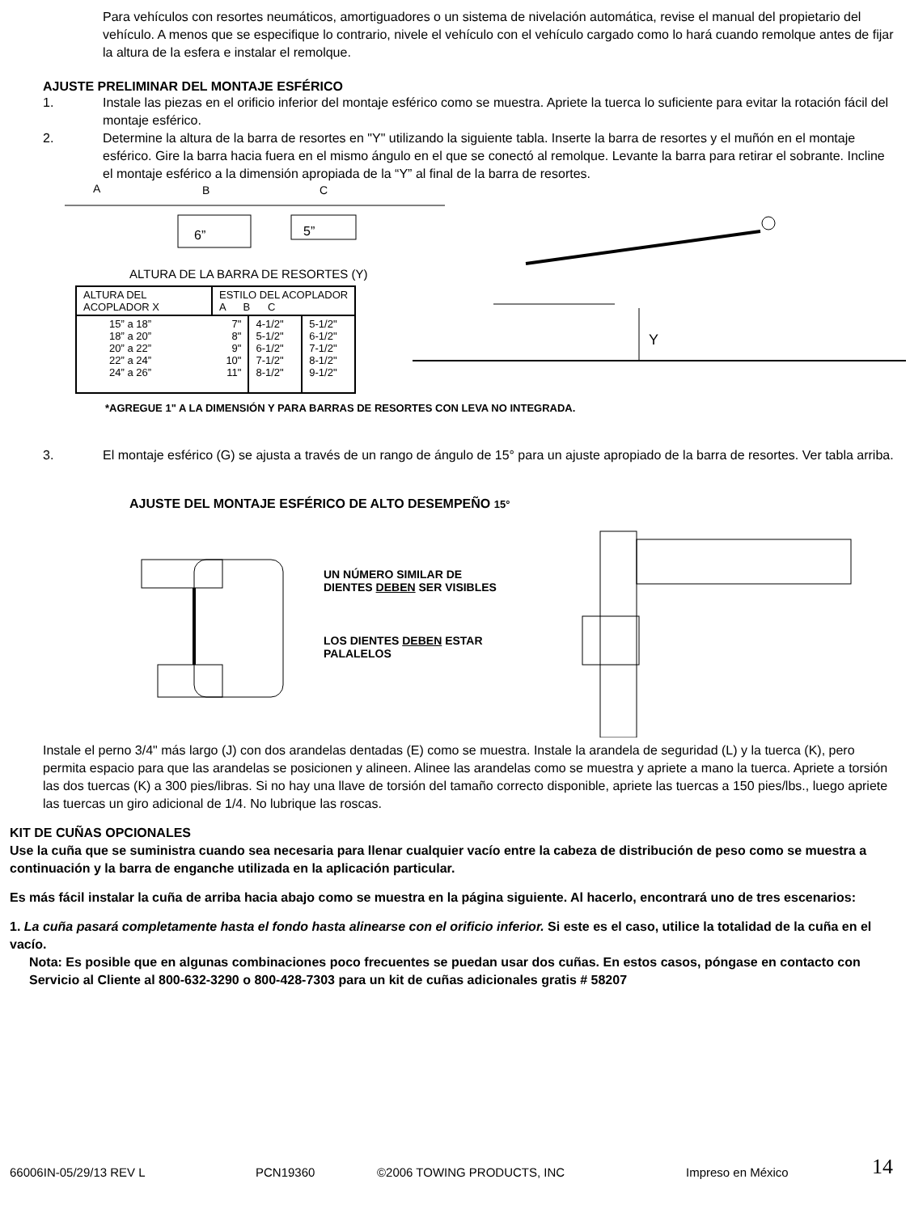Para vehículos con resortes neumáticos, amortiguadores o un sistema de nivelación automática, revise el manual del propietario del vehículo. A menos que se especifique lo contrario, nivele el vehículo con el vehículo cargado como lo hará cuando remolque antes de fijar la altura de la esfera e instalar el remolque.
AJUSTE PRELIMINAR DEL MONTAJE ESFÉRICO
1. Instale las piezas en el orificio inferior del montaje esférico como se muestra. Apriete la tuerca lo suficiente para evitar la rotación fácil del montaje esférico.
2. Determine la altura de la barra de resortes en "Y" utilizando la siguiente tabla. Inserte la barra de resortes y el muñón en el montaje esférico. Gire la barra hacia fuera en el mismo ángulo en el que se conectó al remolque. Levante la barra para retirar el sobrante. Incline el montaje esférico a la dimensión apropiada de la “Y” al final de la barra de resortes.
A
B
C
6”
5”
ALTURA DE LA BARRA DE RESORTES (Y)
| ALTURA DEL ACOPLADOR X | ESTILO DEL ACOPLADOR A B C | | |
| 15” a 18” 18” a 20” 20” a 22” 22” a 24” 24” a 26” | 7" 8" 9" 10" 11" | 4-1/2" 5-1/2" 6-1/2" 7-1/2" 8-1/2" | 5-1/2" 6-1/2" 7-1/2" 8-1/2" 9-1/2" |
Y
*AGREGUE 1" A LA DIMENSIÓN Y PARA BARRAS DE RESORTES CON LEVA NO INTEGRADA.
3. El montaje esférico (G) se ajusta a través de un rango de ángulo de 15° para un ajuste apropiado de la barra de resortes. Ver tabla arriba.
AJUSTE DEL MONTAJE ESFÉRICO DE ALTO DESEMPEÑO 15°
UN NÚMERO SIMILAR DE DIENTES DEBEN SER VISIBLES
LOS DIENTES DEBEN ESTAR PALALELOS
Instale el perno 3/4" más largo (J) con dos arandelas dentadas (E) como se muestra. Instale la arandela de seguridad (L) y la tuerca (K), pero permita espacio para que las arandelas se posicionen y alineen. Alinee las arandelas como se muestra y apriete a mano la tuerca. Apriete a torsión las dos tuercas (K) a 300 pies/libras. Si no hay una llave de torsión del tamaño correcto disponible, apriete las tuercas a 150 pies/lbs., luego apriete las tuercas un giro adicional de 1/4. No lubrique las roscas.
KIT DE CUÑAS OPCIONALES
Use la cuña que se suministra cuando sea necesaria para llenar cualquier vacío entre la cabeza de distribución de peso como se muestra a continuación y la barra de enganche utilizada en la aplicación particular.
Es más fácil instalar la cuña de arriba hacia abajo como se muestra en la página siguiente. Al hacerlo, encontrará uno de tres escenarios:
1. La cuña pasará completamente hasta el fondo hasta alinearse con el orificio inferior. Si este es el caso, utilice la totalidad de la cuña en el vacío.
Nota: Es posible que en algunas combinaciones poco frecuentes se puedan usar dos cuñas. En estos casos, póngase en contacto con Servicio al Cliente al 800-632-3290 o 800-428-7303 para un kit de cuñas adicionales gratis # 58207
66006IN-05/29/13 REV L PCN19360 ©2006 TOWING PRODUCTS, INC Impreso en México 14